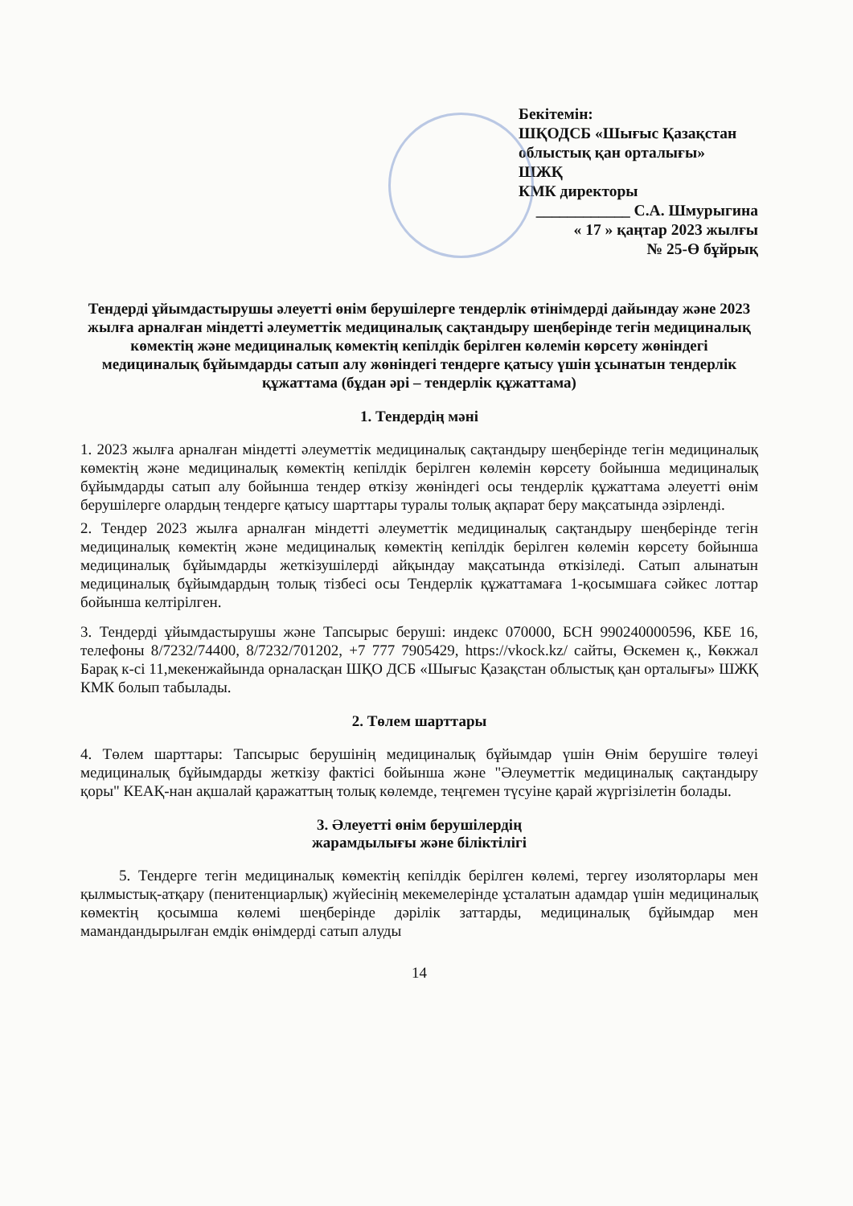Бекітемін:
ШҚОДСБ «Шығыс Қазақстан облыстық қан орталығы»
ШЖҚ
КМК директоры
____________ С.А. Шмурыгина
« 17 » қаңтар 2023 жылғы
№ 25-Ө бұйрық
Тендерді ұйымдастырушы әлеуетті өнім берушілерге тендерлік өтінімдерді дайындау және 2023 жылға арналған міндетті әлеуметтік медициналық сақтандыру шеңберінде тегін медициналық көмектің және медициналық көмектің кепілдік берілген көлемін көрсету жөніндегі медициналық бұйымдарды сатып алу жөніндегі тендерге қатысу үшін ұсынатын тендерлік құжаттама (бұдан әрі – тендерлік құжаттама)
1. Тендердің мәні
1. 2023 жылға арналған міндетті әлеуметтік медициналық сақтандыру шеңберінде тегін медициналық көмектің және медициналық көмектің кепілдік берілген көлемін көрсету бойынша медициналық бұйымдарды сатып алу бойынша тендер өткізу жөніндегі осы тендерлік құжаттама әлеуетті өнім берушілерге олардың тендерге қатысу шарттары туралы толық ақпарат беру мақсатында әзірленді.
2. Тендер 2023 жылға арналған міндетті әлеуметтік медициналық сақтандыру шеңберінде тегін медициналық көмектің және медициналық көмектің кепілдік берілген көлемін көрсету бойынша медициналық бұйымдарды жеткізушілерді айқындау мақсатында өткізіледі. Сатып алынатын медициналық бұйымдардың толық тізбесі осы Тендерлік құжаттамаға 1-қосымшаға сәйкес лоттар бойынша келтірілген.
3. Тендерді ұйымдастырушы және Тапсырыс беруші: индекс 070000, БСН 990240000596, КБЕ 16, телефоны 8/7232/74400, 8/7232/701202, +7 777 7905429, https://vkock.kz/ сайты, Өскемен қ., Көкжал Барақ к-сі 11,мекенжайында орналасқан ШҚО ДСБ «Шығыс Қазақстан облыстық қан орталығы» ШЖҚ КМК болып табылады.
2. Төлем шарттары
4. Төлем шарттары: Тапсырыс берушінің медициналық бұйымдар үшін Өнім берушіге төлеуі медициналық бұйымдарды жеткізу фактісі бойынша және "Әлеуметтік медициналық сақтандыру қоры" КЕАҚ-нан ақшалай қаражаттың толық көлемде, теңгемен түсуіне қарай жүргізілетін болады.
3. Әлеуетті өнім берушілердің
жарамдылығы және біліктілігі
5. Тендерге тегін медициналық көмектің кепілдік берілген көлемі, тергеу изоляторлары мен қылмыстық-атқару (пенитенциарлық) жүйесінің мекемелерінде ұсталатын адамдар үшін медициналық көмектің қосымша көлемі шеңберінде дәрілік заттарды, медициналық бұйымдар мен мамандандырылған емдік өнімдерді сатып алуды
14